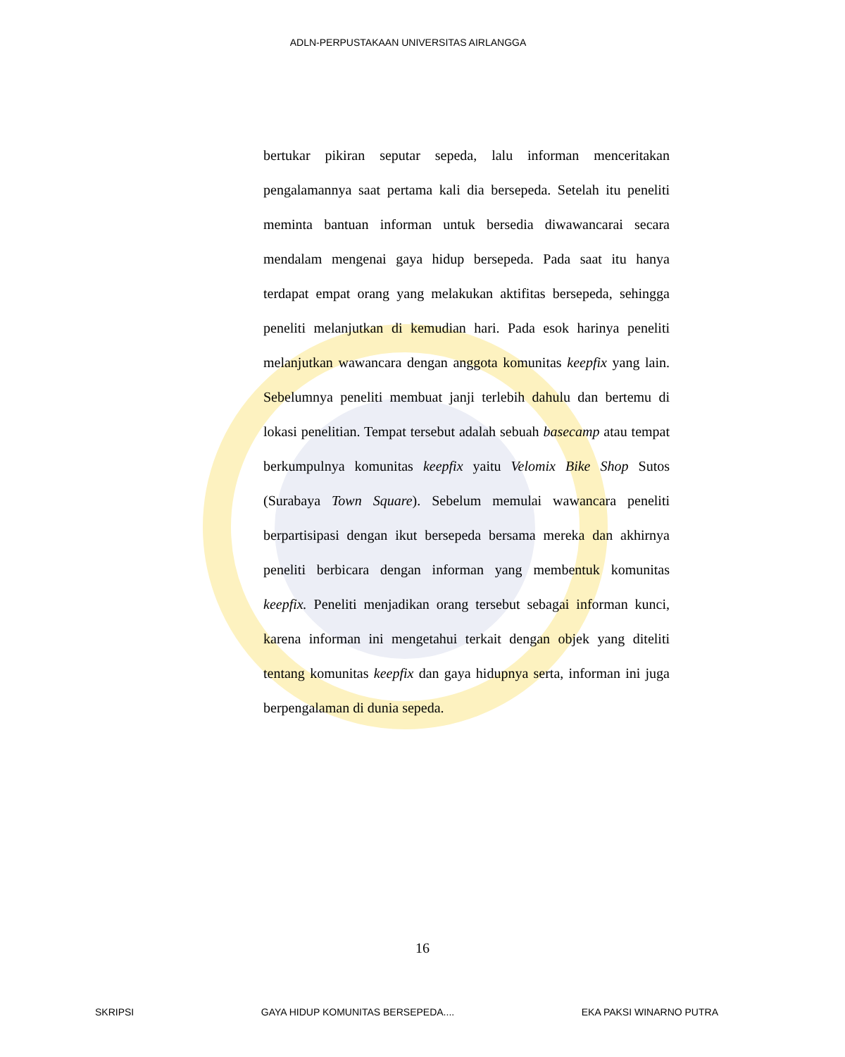ADLN-PERPUSTAKAAN UNIVERSITAS AIRLANGGA
bertukar pikiran seputar sepeda, lalu informan menceritakan pengalamannya saat pertama kali dia bersepeda. Setelah itu peneliti meminta bantuan informan untuk bersedia diwawancarai secara mendalam mengenai gaya hidup bersepeda. Pada saat itu hanya terdapat empat orang yang melakukan aktifitas bersepeda, sehingga peneliti melanjutkan di kemudian hari. Pada esok harinya peneliti melanjutkan wawancara dengan anggota komunitas keepfix yang lain. Sebelumnya peneliti membuat janji terlebih dahulu dan bertemu di lokasi penelitian. Tempat tersebut adalah sebuah basecamp atau tempat berkumpulnya komunitas keepfix yaitu Velomix Bike Shop Sutos (Surabaya Town Square). Sebelum memulai wawancara peneliti berpartisipasi dengan ikut bersepeda bersama mereka dan akhirnya peneliti berbicara dengan informan yang membentuk komunitas keepfix. Peneliti menjadikan orang tersebut sebagai informan kunci, karena informan ini mengetahui terkait dengan objek yang diteliti tentang komunitas keepfix dan gaya hidupnya serta, informan ini juga berpengalaman di dunia sepeda.
16
SKRIPSI GAYA HIDUP KOMUNITAS BERSEPEDA.... EKA PAKSI WINARNO PUTRA